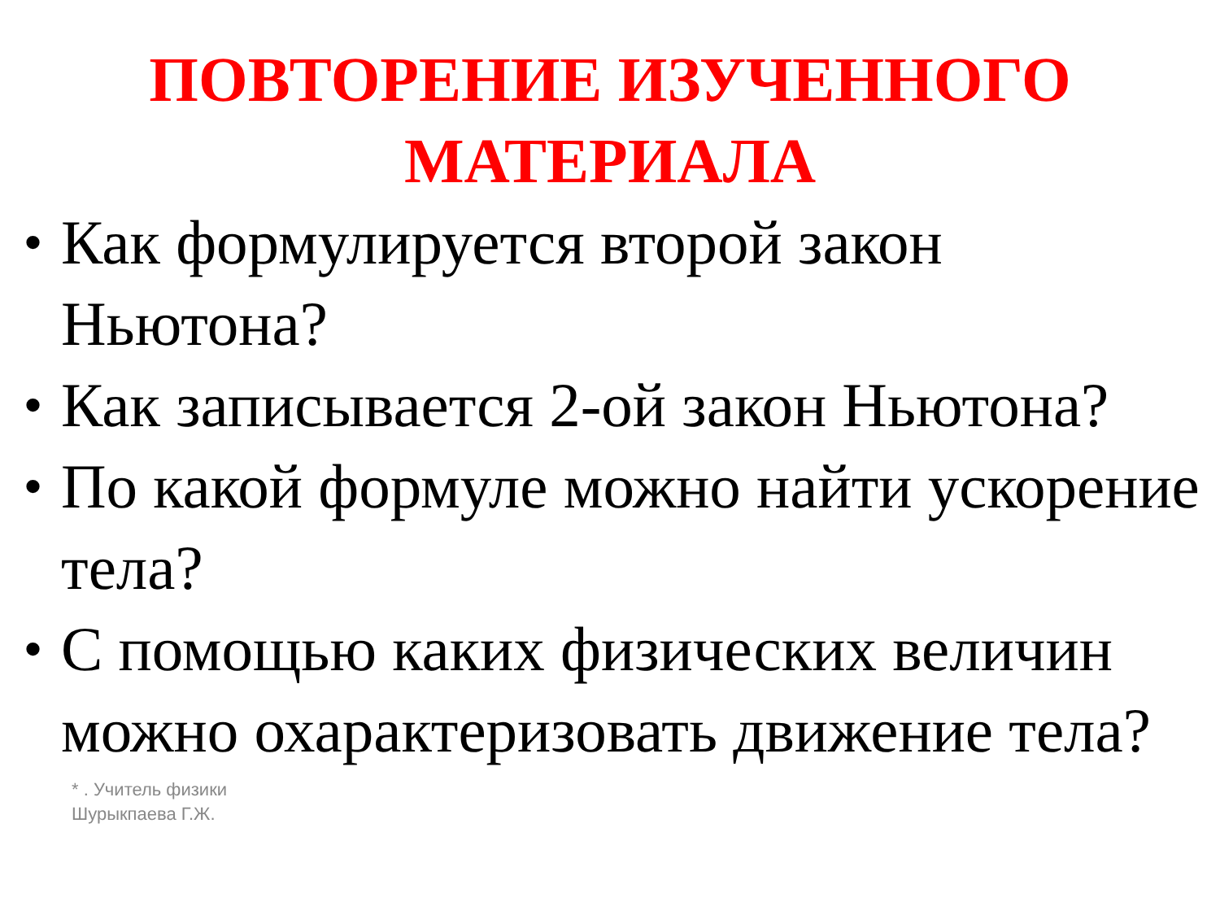ПОВТОРЕНИЕ ИЗУЧЕННОГО МАТЕРИАЛА
• Как формулируется второй закон Ньютона?
• Как записывается 2-ой закон Ньютона?
• По какой формуле можно найти ускорение тела?
• С помощью каких физических величин можно охарактеризовать движение тела?
* . Учитель физики
Шурыкпаева Г.Ж.